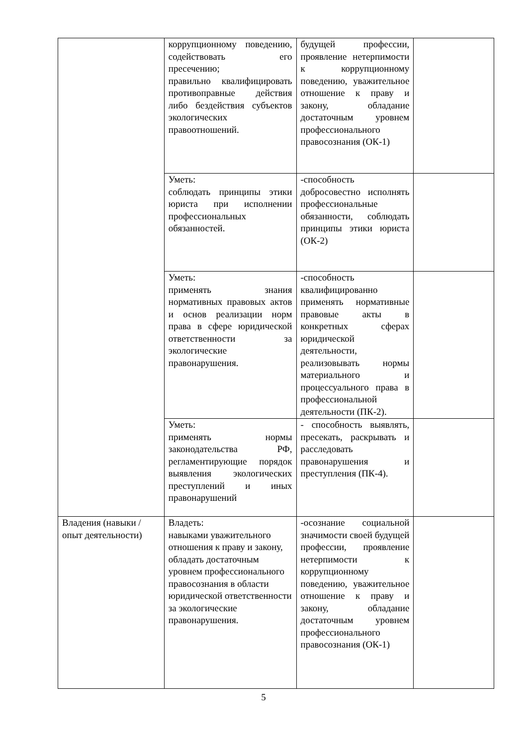| | коррупционному поведению, содействовать его пресечению; правильно квалифицировать противоправные действия либо бездействия субъектов экологических правоотношений. | будущей профессии, проявление нетерпимости к коррупционному поведению, уважительное отношение к праву и закону, обладание достаточным уровнем профессионального правосознания (ОК-1) | |
| | Уметь: соблюдать принципы этики юриста при исполнении профессиональных обязанностей. | -способность добросовестно исполнять профессиональные обязанности, соблюдать принципы этики юриста (ОК-2) | |
| | Уметь: применять знания нормативных правовых актов и основ реализации норм права в сфере юридической ответственности за экологические правонарушения. | -способность квалифицированно применять нормативные правовые акты в конкретных сферах юридической деятельности, реализовывать нормы материального и процессуального права в профессиональной деятельности (ПК-2). | |
| | Уметь: применять нормы законодательства РФ, регламентирующие порядок выявления экологических преступлений и иных правонарушений | - способность выявлять, пресекать, раскрывать и расследовать правонарушения и преступления (ПК-4). | |
| Владения (навыки / опыт деятельности) | Владеть: навыками уважительного отношения к праву и закону, обладать достаточным уровнем профессионального правосознания в области юридической ответственности за экологические правонарушения. | -осознание социальной значимости своей будущей профессии, проявление нетерпимости к коррупционному поведению, уважительное отношение к праву и закону, обладание достаточным уровнем профессионального правосознания (ОК-1) | |
5